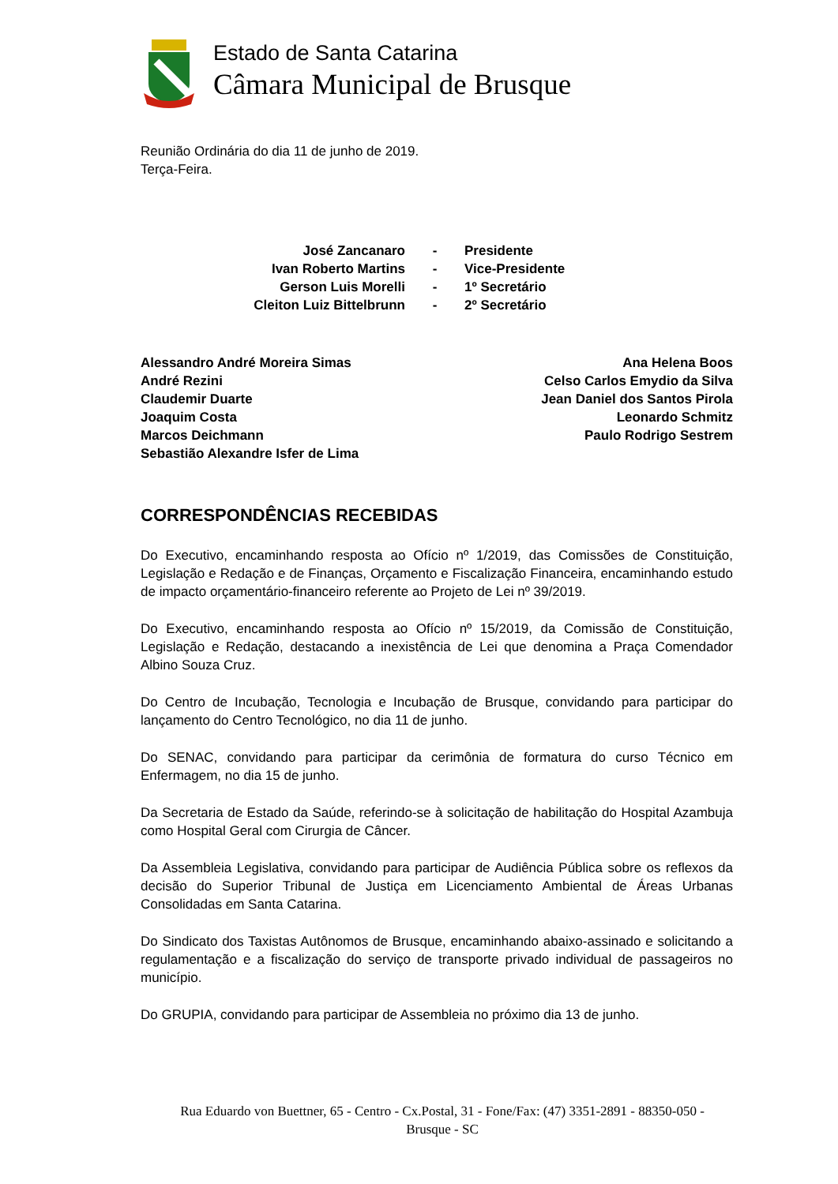Estado de Santa Catarina
Câmara Municipal de Brusque
Reunião Ordinária do dia 11 de junho de 2019.
Terça-Feira.
José Zancanaro
-
Presidente
Ivan Roberto Martins
-
Vice-Presidente
Gerson Luis Morelli
-
1º Secretário
Cleiton Luiz Bittelbrunn
-
2º Secretário
Alessandro André Moreira Simas
André Rezini
Claudemir Duarte
Joaquim Costa
Marcos Deichmann
Sebastião Alexandre Isfer de Lima
Ana Helena Boos
Celso Carlos Emydio da Silva
Jean Daniel dos Santos Pirola
Leonardo Schmitz
Paulo Rodrigo Sestrem
CORRESPONDÊNCIAS RECEBIDAS
Do Executivo, encaminhando resposta ao Ofício nº 1/2019, das Comissões de Constituição, Legislação e Redação e de Finanças, Orçamento e Fiscalização Financeira, encaminhando estudo de impacto orçamentário-financeiro referente ao Projeto de Lei nº 39/2019.
Do Executivo, encaminhando resposta ao Ofício nº 15/2019, da Comissão de Constituição, Legislação e Redação, destacando a inexistência de Lei que denomina a Praça Comendador Albino Souza Cruz.
Do Centro de Incubação, Tecnologia e Incubação de Brusque, convidando para participar do lançamento do Centro Tecnológico, no dia 11 de junho.
Do SENAC, convidando para participar da cerimônia de formatura do curso Técnico em Enfermagem, no dia 15 de junho.
Da Secretaria de Estado da Saúde, referindo-se à solicitação de habilitação do Hospital Azambuja como Hospital Geral com Cirurgia de Câncer.
Da Assembleia Legislativa, convidando para participar de Audiência Pública sobre os reflexos da decisão do Superior Tribunal de Justiça em Licenciamento Ambiental de Áreas Urbanas Consolidadas em Santa Catarina.
Do Sindicato dos Taxistas Autônomos de Brusque, encaminhando abaixo-assinado e solicitando a regulamentação e a fiscalização do serviço de transporte privado individual de passageiros no município.
Do GRUPIA, convidando para participar de Assembleia no próximo dia 13 de junho.
Rua Eduardo von Buettner, 65 - Centro - Cx.Postal, 31 - Fone/Fax: (47) 3351-2891 - 88350-050 -
Brusque - SC